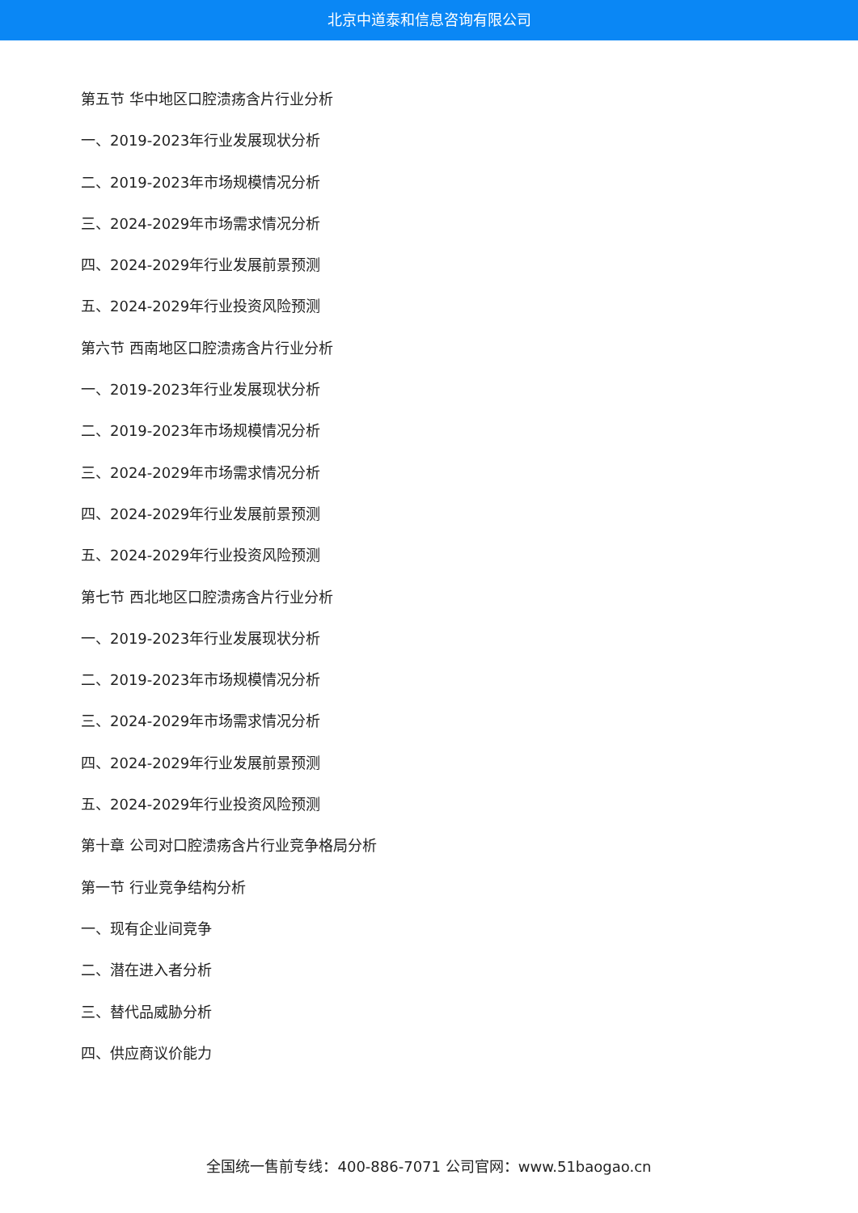北京中道泰和信息咨询有限公司
第五节 华中地区口腔溃疡含片行业分析
一、2019-2023年行业发展现状分析
二、2019-2023年市场规模情况分析
三、2024-2029年市场需求情况分析
四、2024-2029年行业发展前景预测
五、2024-2029年行业投资风险预测
第六节 西南地区口腔溃疡含片行业分析
一、2019-2023年行业发展现状分析
二、2019-2023年市场规模情况分析
三、2024-2029年市场需求情况分析
四、2024-2029年行业发展前景预测
五、2024-2029年行业投资风险预测
第七节 西北地区口腔溃疡含片行业分析
一、2019-2023年行业发展现状分析
二、2019-2023年市场规模情况分析
三、2024-2029年市场需求情况分析
四、2024-2029年行业发展前景预测
五、2024-2029年行业投资风险预测
第十章 公司对口腔溃疡含片行业竞争格局分析
第一节 行业竞争结构分析
一、现有企业间竞争
二、潜在进入者分析
三、替代品威胁分析
四、供应商议价能力
全国统一售前专线：400-886-7071 公司官网：www.51baogao.cn